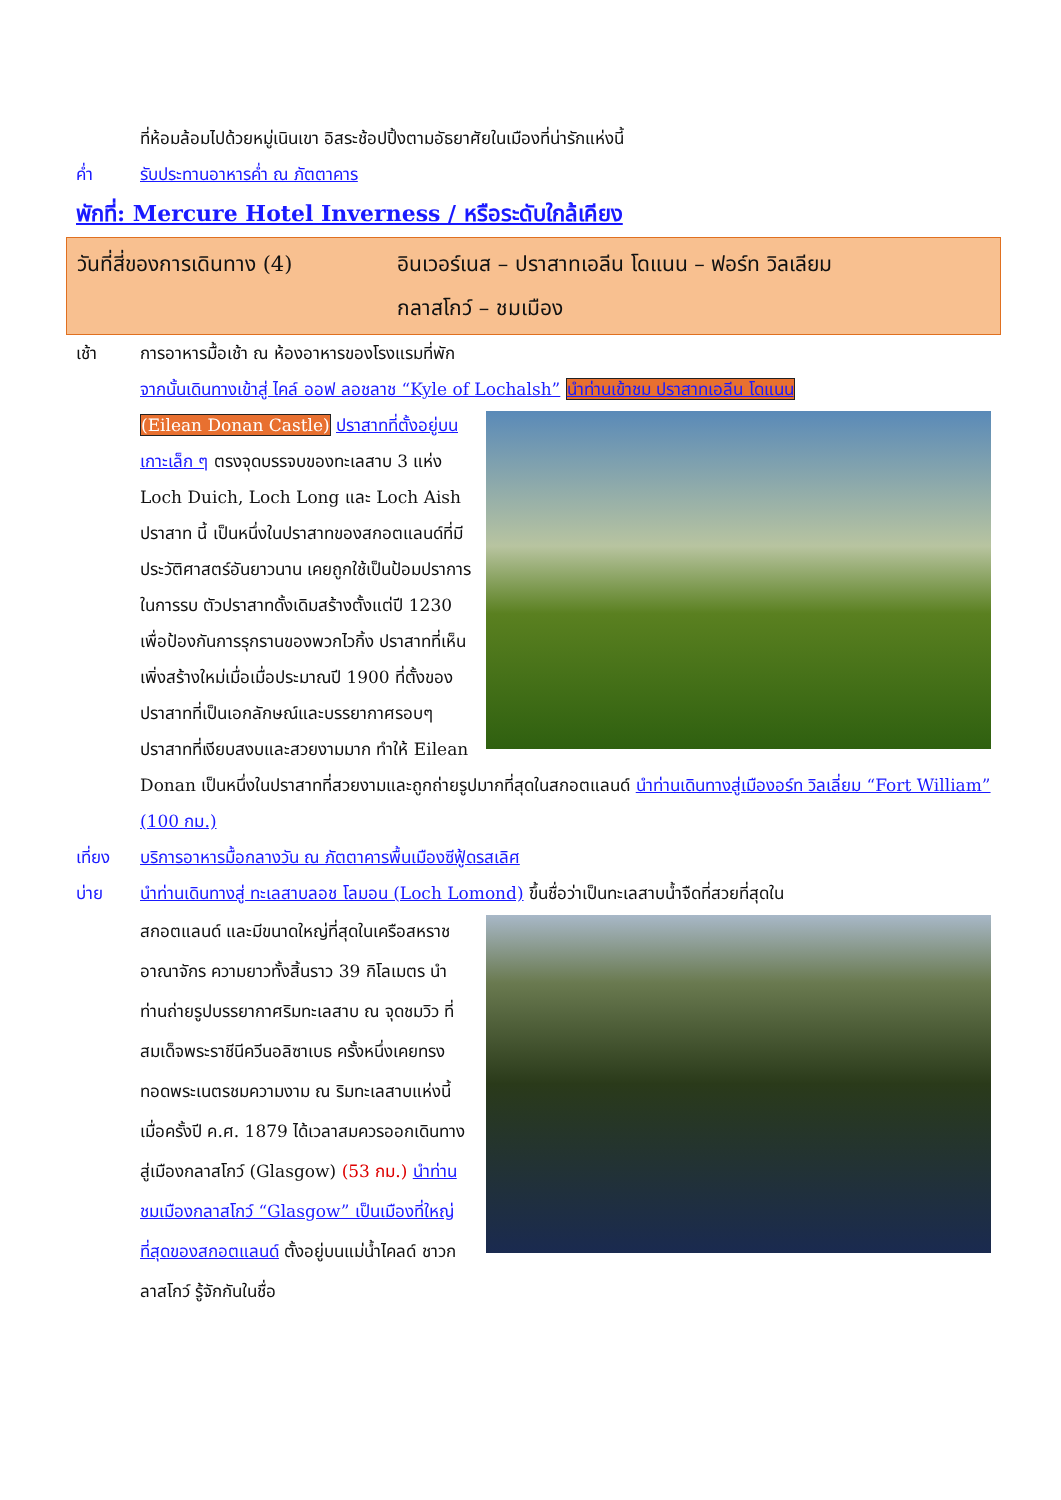ที่ห้อมล้อมไปด้วยหมู่เนินเขา อิสระช้อปปิ้งตามอัธยาศัยในเมืองที่น่ารักแห่งนี้
ค่ำ รับประทานอาหารค่ำ ณ ภัตตาคาร
พักที่: Mercure Hotel Inverness / หรือระดับใกล้เคียง
วันที่สี่ของการเดินทาง (4)
อินเวอร์เนส – ปราสาทเอลีน โดแนน – ฟอร์ท วิลเลียม
กลาสโกว์ – ชมเมือง
เช้า การอาหารมื้อเช้า ณ ห้องอาหารของโรงแรมที่พัก
จากนั้นเดินทางเข้าสู่ ไคล์ ออฟ ลอชลาช “Kyle of Lochalsh” นำท่านเข้าชม ปราสาทเอลีน โดแนน
(Eilean Donan Castle) ปราสาทที่ตั้งอยู่บนเกาะเล็ก ๆ ตรงจุดบรรจบของทะเลสาบ 3 แห่ง Loch Duich, Loch Long และ Loch Aish ปราสาท นี้ เป็นหนึ่งในปราสาทของสกอตแลนด์ที่มีประวัติศาสตร์อันยาวนาน เคยถูกใช้เป็นป้อมปราการในการรบ ตัวปราสาทดั้งเดิมสร้างตั้งแต่ปี 1230 เพื่อป้องกันการรุกรานของพวกไวกิ้ง ปราสาทที่เห็นเพิ่งสร้างใหม่เมื่อเมื่อประมาณปี 1900 ที่ตั้งของปราสาทที่เป็นเอกลักษณ์และบรรยากาศรอบๆ ปราสาทที่เงียบสงบและสวยงามมาก ทำให้ Eilean Donan เป็นหนึ่งในปราสาทที่สวยงามและถูกถ่ายรูปมากที่สุดในสกอตแลนด์ นำท่านเดินทางสู่เมืองอร์ท วิลเลี่ยม “Fort William” (100 กม.)
เที่ยง บริการอาหารมื้อกลางวัน ณ ภัตตาคารพื้นเมืองซีฟู้ดรสเลิศ
บ่าย นำท่านเดินทางสู่ ทะเลสาบลอช โลมอน (Loch Lomond) ขึ้นชื่อว่าเป็นทะเลสาบน้ำจืดที่สวยที่สุดใน
สกอตแลนด์ และมีขนาดใหญ่ที่สุดในเครือสหราชอาณาจักร ความยาวทั้งสิ้นราว 39 กิโลเมตร นำท่านถ่ายรูปบรรยากาศริมทะเลสาบ ณ จุดชมวิว ที่สมเด็จพระราชีนีควีนอลิซาเบธ ครั้งหนึ่งเคยทรงทอดพระเนตรชมความงาม ณ ริมทะเลสาบแห่งนี้เมื่อครั้งปี ค.ศ. 1879 ได้เวลาสมควรออกเดินทางสู่เมืองกลาสโกว์ (Glasgow) (53 กม.) นำท่านชมเมืองกลาสโกว์ “Glasgow” เป็นเมืองที่ใหญ่ที่สุดของสกอตแลนด์ ตั้งอยู่บนแม่น้ำไคลด์ ชาวกลาสโกว์ รู้จักกันในชื่อ